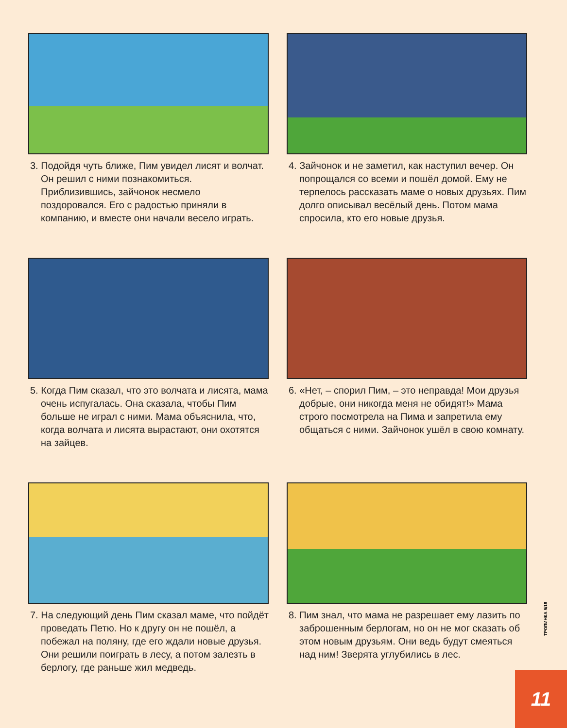3. Подойдя чуть ближе, Пим увидел лисят и волчат. Он решил с ними познакомиться. Приблизившись, зайчонок несмело поздоровался. Его с радостью приняли в компанию, и вместе они начали весело играть.
4. Зайчонок и не заметил, как наступил вечер. Он попрощался со всеми и пошёл домой. Ему не терпелось рассказать маме о новых друзьях. Пим долго описывал весёлый день. Потом мама спросила, кто его новые друзья.
5. Когда Пим сказал, что это волчата и лисята, мама очень испугалась. Она сказала, чтобы Пим больше не играл с ними. Мама объяснила, что, когда волчата и лисята вырастают, они охотятся на зайцев.
6. «Нет, – спорил Пим, – это неправда! Мои друзья добрые, они никогда меня не обидят!» Мама строго посмотрела на Пима и запретила ему общаться с ними. Зайчонок ушёл в свою комнату.
7. На следующий день Пим сказал маме, что пойдёт проведать Петю. Но к другу он не пошёл, а побежал на поляну, где его ждали новые друзья. Они решили поиграть в лесу, а потом залезть в берлогу, где раньше жил медведь.
8. Пим знал, что мама не разрешает ему лазить по заброшенным берлогам, но он не мог сказать об этом новым друзьям. Они ведь будут смеяться над ним! Зверята углубились в лес.
ТРОПИНКА 5/18
11